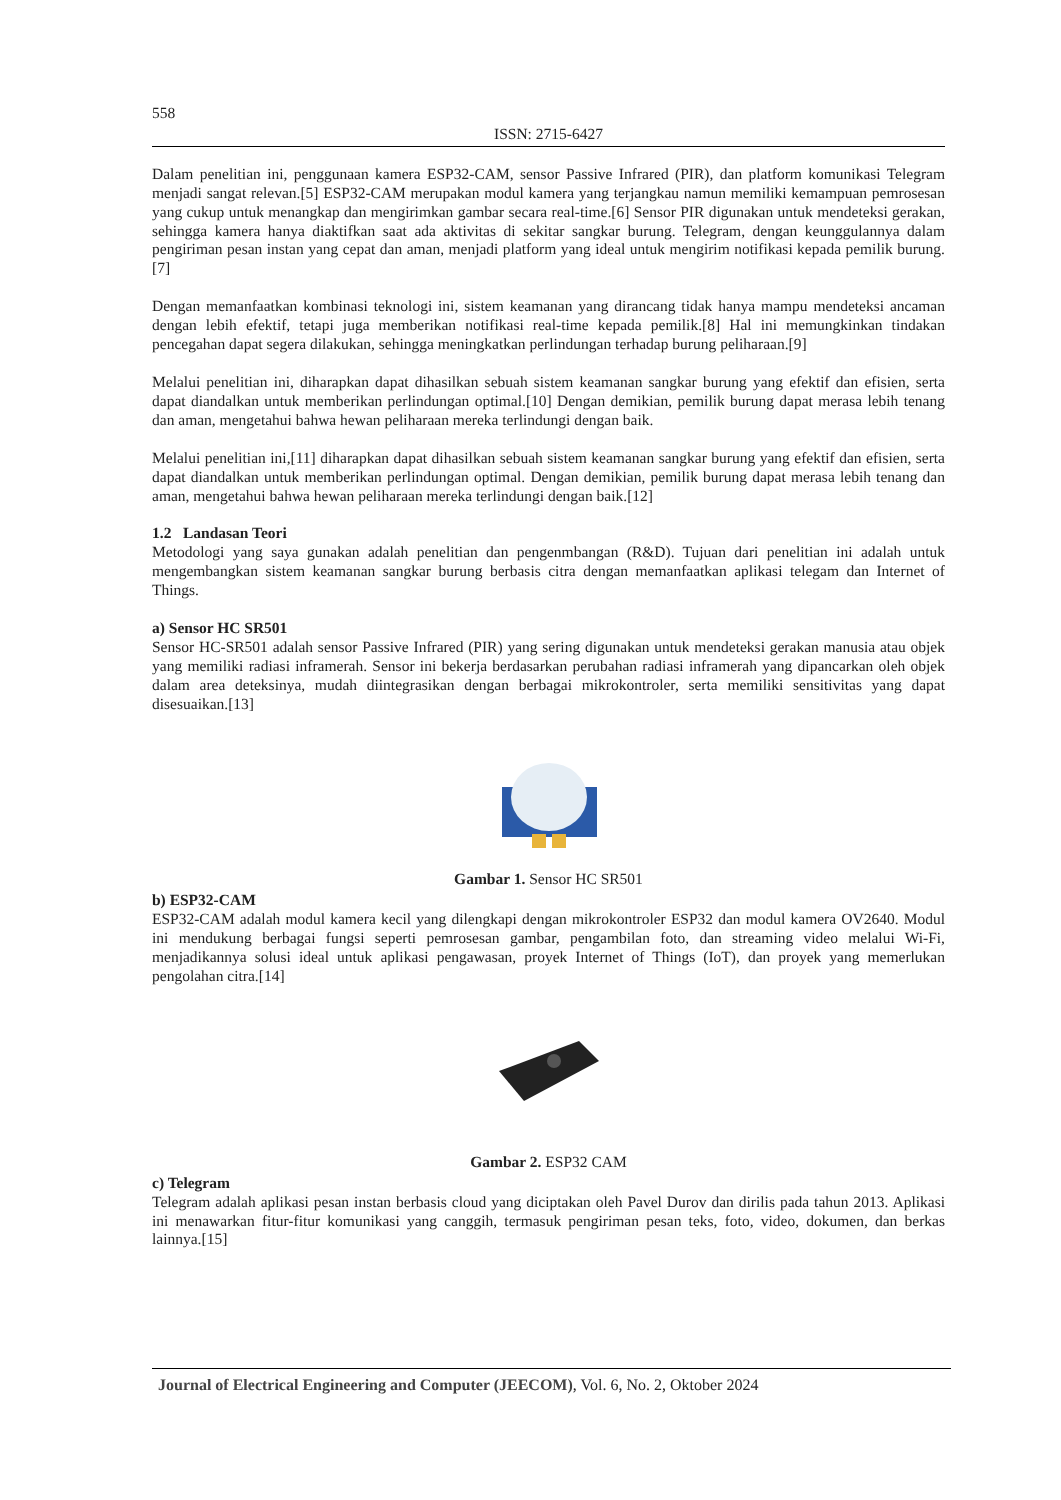558
ISSN: 2715-6427
Dalam penelitian ini, penggunaan kamera ESP32-CAM, sensor Passive Infrared (PIR), dan platform komunikasi Telegram menjadi sangat relevan.[5] ESP32-CAM merupakan modul kamera yang terjangkau namun memiliki kemampuan pemrosesan yang cukup untuk menangkap dan mengirimkan gambar secara real-time.[6] Sensor PIR digunakan untuk mendeteksi gerakan, sehingga kamera hanya diaktifkan saat ada aktivitas di sekitar sangkar burung. Telegram, dengan keunggulannya dalam pengiriman pesan instan yang cepat dan aman, menjadi platform yang ideal untuk mengirim notifikasi kepada pemilik burung.[7]
Dengan memanfaatkan kombinasi teknologi ini, sistem keamanan yang dirancang tidak hanya mampu mendeteksi ancaman dengan lebih efektif, tetapi juga memberikan notifikasi real-time kepada pemilik.[8] Hal ini memungkinkan tindakan pencegahan dapat segera dilakukan, sehingga meningkatkan perlindungan terhadap burung peliharaan.[9]
Melalui penelitian ini, diharapkan dapat dihasilkan sebuah sistem keamanan sangkar burung yang efektif dan efisien, serta dapat diandalkan untuk memberikan perlindungan optimal.[10] Dengan demikian, pemilik burung dapat merasa lebih tenang dan aman, mengetahui bahwa hewan peliharaan mereka terlindungi dengan baik.
Melalui penelitian ini,[11] diharapkan dapat dihasilkan sebuah sistem keamanan sangkar burung yang efektif dan efisien, serta dapat diandalkan untuk memberikan perlindungan optimal. Dengan demikian, pemilik burung dapat merasa lebih tenang dan aman, mengetahui bahwa hewan peliharaan mereka terlindungi dengan baik.[12]
1.2 Landasan Teori
Metodologi yang saya gunakan adalah penelitian dan pengenmbangan (R&D). Tujuan dari penelitian ini adalah untuk mengembangkan sistem keamanan sangkar burung berbasis citra dengan memanfaatkan aplikasi telegam dan Internet of Things.
a) Sensor HC SR501
Sensor HC-SR501 adalah sensor Passive Infrared (PIR) yang sering digunakan untuk mendeteksi gerakan manusia atau objek yang memiliki radiasi inframerah. Sensor ini bekerja berdasarkan perubahan radiasi inframerah yang dipancarkan oleh objek dalam area deteksinya, mudah diintegrasikan dengan berbagai mikrokontroler, serta memiliki sensitivitas yang dapat disesuaikan.[13]
Gambar 1. Sensor HC SR501
b) ESP32-CAM
ESP32-CAM adalah modul kamera kecil yang dilengkapi dengan mikrokontroler ESP32 dan modul kamera OV2640. Modul ini mendukung berbagai fungsi seperti pemrosesan gambar, pengambilan foto, dan streaming video melalui Wi-Fi, menjadikannya solusi ideal untuk aplikasi pengawasan, proyek Internet of Things (IoT), dan proyek yang memerlukan pengolahan citra.[14]
Gambar 2. ESP32 CAM
c) Telegram
Telegram adalah aplikasi pesan instan berbasis cloud yang diciptakan oleh Pavel Durov dan dirilis pada tahun 2013. Aplikasi ini menawarkan fitur-fitur komunikasi yang canggih, termasuk pengiriman pesan teks, foto, video, dokumen, dan berkas lainnya.[15]
Journal of Electrical Engineering and Computer (JEECOM), Vol. 6, No. 2, Oktober 2024